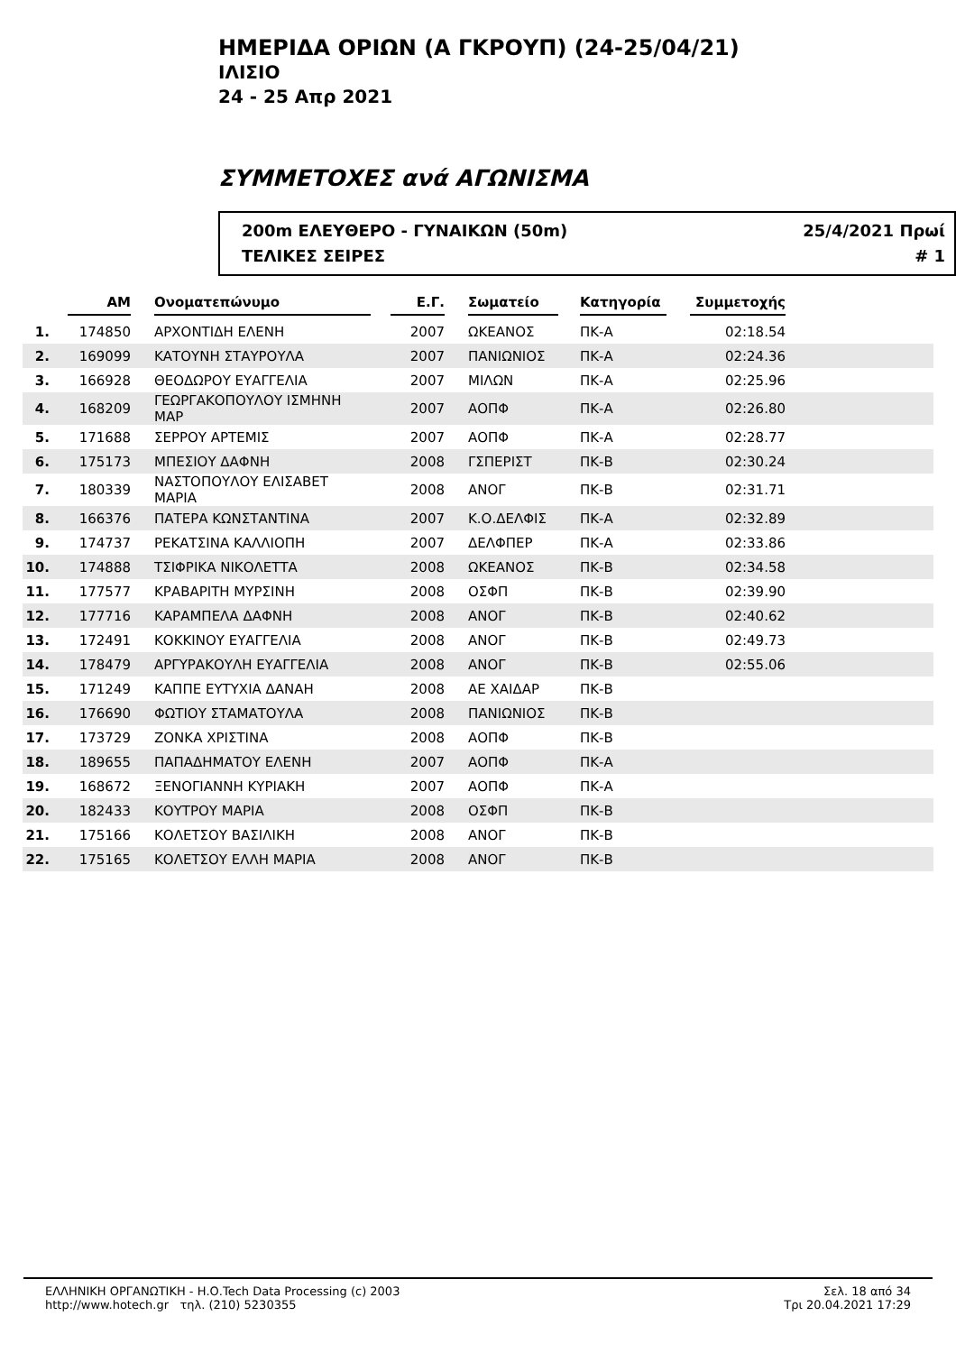ΗΜΕΡΙΔΑ ΟΡΙΩΝ (Α ΓΚΡΟΥΠ) (24-25/04/21)
ΙΛΙΣΙΟ
24 - 25 Απρ 2021
ΣΥΜΜΕΤΟΧΕΣ ανά ΑΓΩΝΙΣΜΑ
200m ΕΛΕΥΘΕΡΟ - ΓΥΝΑΙΚΩΝ (50m)
ΤΕΛΙΚΕΣ ΣΕΙΡΕΣ
25/4/2021 Πρωί
# 1
| | ΑΜ | Ονοματεπώνυμο | Ε.Γ. | Σωματείο | Κατηγορία | Συμμετοχής | |
| --- | --- | --- | --- | --- | --- | --- | --- |
| 1. | 174850 | ΑΡΧΟΝΤΙΔΗ ΕΛΕΝΗ | 2007 | ΩΚΕΑΝΟΣ | ΠΚ-Α | 02:18.54 | |
| 2. | 169099 | ΚΑΤΟΥΝΗ ΣΤΑΥΡΟΥΛΑ | 2007 | ΠΑΝΙΩΝΙΟΣ | ΠΚ-Α | 02:24.36 | |
| 3. | 166928 | ΘΕΟΔΩΡΟΥ ΕΥΑΓΓΕΛΙΑ | 2007 | ΜΙΛΩΝ | ΠΚ-Α | 02:25.96 | |
| 4. | 168209 | ΓΕΩΡΓΑΚΟΠΟΥΛΟΥ ΙΣΜΗΝΗ ΜΑΡ | 2007 | ΑΟΠΦ | ΠΚ-Α | 02:26.80 | |
| 5. | 171688 | ΣΕΡΡΟΥ ΑΡΤΕΜΙΣ | 2007 | ΑΟΠΦ | ΠΚ-Α | 02:28.77 | |
| 6. | 175173 | ΜΠΕΣΙΟΥ ΔΑΦΝΗ | 2008 | ΓΣΠΕΡΙΣΤ | ΠΚ-Β | 02:30.24 | |
| 7. | 180339 | ΝΑΣΤΟΠΟΥΛΟΥ ΕΛΙΣΑΒΕΤ ΜΑΡΙΑ | 2008 | ΑΝΟΓ | ΠΚ-Β | 02:31.71 | |
| 8. | 166376 | ΠΑΤΕΡΑ ΚΩΝΣΤΑΝΤΙΝΑ | 2007 | Κ.Ο.ΔΕΛΦΙΣ | ΠΚ-Α | 02:32.89 | |
| 9. | 174737 | ΡΕΚΑΤΣΙΝΑ ΚΑΛΛΙΟΠΗ | 2007 | ΔΕΛΦΠΕΡ | ΠΚ-Α | 02:33.86 | |
| 10. | 174888 | ΤΣΙΦΡΙΚΑ ΝΙΚΟΛΕΤΤΑ | 2008 | ΩΚΕΑΝΟΣ | ΠΚ-Β | 02:34.58 | |
| 11. | 177577 | ΚΡΑΒΑΡΙΤΗ ΜΥΡΣΙΝΗ | 2008 | ΟΣΦΠ | ΠΚ-Β | 02:39.90 | |
| 12. | 177716 | ΚΑΡΑΜΠΕΛΑ ΔΑΦΝΗ | 2008 | ΑΝΟΓ | ΠΚ-Β | 02:40.62 | |
| 13. | 172491 | ΚΟΚΚΙΝΟΥ ΕΥΑΓΓΕΛΙΑ | 2008 | ΑΝΟΓ | ΠΚ-Β | 02:49.73 | |
| 14. | 178479 | ΑΡΓΥΡΑΚΟΥΛΗ ΕΥΑΓΓΕΛΙΑ | 2008 | ΑΝΟΓ | ΠΚ-Β | 02:55.06 | |
| 15. | 171249 | ΚΑΠΠΕ ΕΥΤΥΧΙΑ ΔΑΝΑΗ | 2008 | ΑΕ ΧΑΙΔΑΡ | ΠΚ-Β | | |
| 16. | 176690 | ΦΩΤΙΟΥ ΣΤΑΜΑΤΟΥΛΑ | 2008 | ΠΑΝΙΩΝΙΟΣ | ΠΚ-Β | | |
| 17. | 173729 | ΖΟΝΚΑ ΧΡΙΣΤΙΝΑ | 2008 | ΑΟΠΦ | ΠΚ-Β | | |
| 18. | 189655 | ΠΑΠΑΔΗΜΑΤΟΥ ΕΛΕΝΗ | 2007 | ΑΟΠΦ | ΠΚ-Α | | |
| 19. | 168672 | ΞΕΝΟΓΙΑΝΝΗ ΚΥΡΙΑΚΗ | 2007 | ΑΟΠΦ | ΠΚ-Α | | |
| 20. | 182433 | ΚΟΥΤΡΟΥ ΜΑΡΙΑ | 2008 | ΟΣΦΠ | ΠΚ-Β | | |
| 21. | 175166 | ΚΟΛΕΤΣΟΥ ΒΑΣΙΛΙΚΗ | 2008 | ΑΝΟΓ | ΠΚ-Β | | |
| 22. | 175165 | ΚΟΛΕΤΣΟΥ ΕΛΛΗ ΜΑΡΙΑ | 2008 | ΑΝΟΓ | ΠΚ-Β | | |
ΕΛΛΗΝΙΚΗ ΟΡΓΑΝΩΤΙΚΗ - Η.Ο.Tech Data Processing (c) 2003
http://www.hotech.gr τηλ. (210) 5230355
Σελ. 18 από 34
Τρι 20.04.2021 17:29